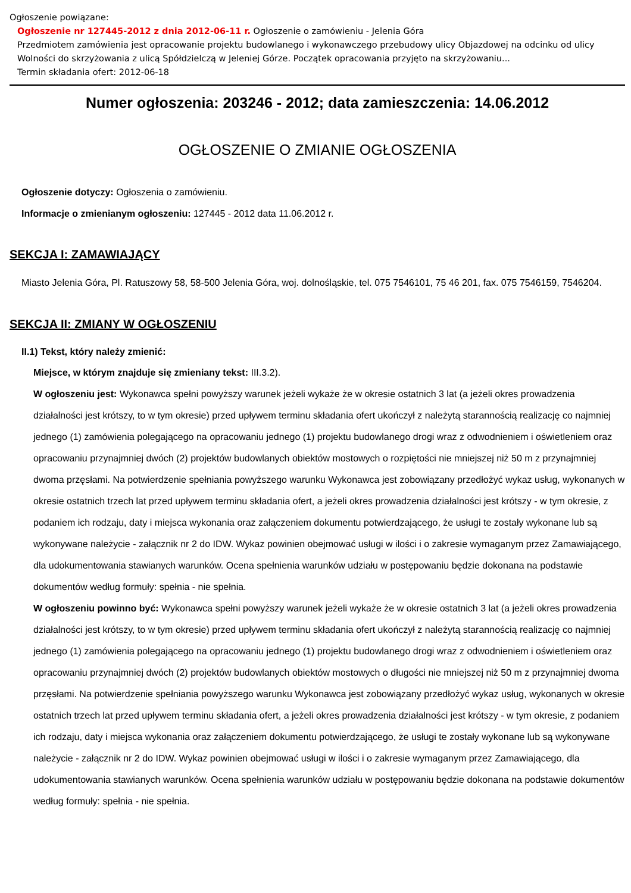Ogłoszenie powiązane:
Ogłoszenie nr 127445-2012 z dnia 2012-06-11 r. Ogłoszenie o zamówieniu - Jelenia Góra
Przedmiotem zamówienia jest opracowanie projektu budowlanego i wykonawczego przebudowy ulicy Objazdowej na odcinku od ulicy Wolności do skrzyżowania z ulicą Spółdzielczą w Jeleniej Górze. Początek opracowania przyjęto na skrzyżowaniu...
Termin składania ofert: 2012-06-18
Numer ogłoszenia: 203246 - 2012; data zamieszczenia: 14.06.2012
OGŁOSZENIE O ZMIANIE OGŁOSZENIA
Ogłoszenie dotyczy: Ogłoszenia o zamówieniu.
Informacje o zmienianym ogłoszeniu: 127445 - 2012 data 11.06.2012 r.
SEKCJA I: ZAMAWIAJĄCY
Miasto Jelenia Góra, Pl. Ratuszowy 58, 58-500 Jelenia Góra, woj. dolnośląskie, tel. 075 7546101, 75 46 201, fax. 075 7546159, 7546204.
SEKCJA II: ZMIANY W OGŁOSZENIU
II.1) Tekst, który należy zmienić:
Miejsce, w którym znajduje się zmieniany tekst: III.3.2).
W ogłoszeniu jest: Wykonawca spełni powyższy warunek jeżeli wykaże że w okresie ostatnich 3 lat (a jeżeli okres prowadzenia działalności jest krótszy, to w tym okresie) przed upływem terminu składania ofert ukończył z należytą starannością realizację co najmniej jednego (1) zamówienia polegającego na opracowaniu jednego (1) projektu budowlanego drogi wraz z odwodnieniem i oświetleniem oraz opracowaniu przynajmniej dwóch (2) projektów budowlanych obiektów mostowych o rozpiętości nie mniejszej niż 50 m z przynajmniej dwoma przęsłami. Na potwierdzenie spełniania powyższego warunku Wykonawca jest zobowiązany przedłożyć wykaz usług, wykonanych w okresie ostatnich trzech lat przed upływem terminu składania ofert, a jeżeli okres prowadzenia działalności jest krótszy - w tym okresie, z podaniem ich rodzaju, daty i miejsca wykonania oraz załączeniem dokumentu potwierdzającego, że usługi te zostały wykonane lub są wykonywane należycie - załącznik nr 2 do IDW. Wykaz powinien obejmować usługi w ilości i o zakresie wymaganym przez Zamawiającego, dla udokumentowania stawianych warunków. Ocena spełnienia warunków udziału w postępowaniu będzie dokonana na podstawie dokumentów według formuły: spełnia - nie spełnia.
W ogłoszeniu powinno być: Wykonawca spełni powyższy warunek jeżeli wykaże że w okresie ostatnich 3 lat (a jeżeli okres prowadzenia działalności jest krótszy, to w tym okresie) przed upływem terminu składania ofert ukończył z należytą starannością realizację co najmniej jednego (1) zamówienia polegającego na opracowaniu jednego (1) projektu budowlanego drogi wraz z odwodnieniem i oświetleniem oraz opracowaniu przynajmniej dwóch (2) projektów budowlanych obiektów mostowych o długości nie mniejszej niż 50 m z przynajmniej dwoma przęsłami. Na potwierdzenie spełniania powyższego warunku Wykonawca jest zobowiązany przedłożyć wykaz usług, wykonanych w okresie ostatnich trzech lat przed upływem terminu składania ofert, a jeżeli okres prowadzenia działalności jest krótszy - w tym okresie, z podaniem ich rodzaju, daty i miejsca wykonania oraz załączeniem dokumentu potwierdzającego, że usługi te zostały wykonane lub są wykonywane należycie - załącznik nr 2 do IDW. Wykaz powinien obejmować usługi w ilości i o zakresie wymaganym przez Zamawiającego, dla udokumentowania stawianych warunków. Ocena spełnienia warunków udziału w postępowaniu będzie dokonana na podstawie dokumentów według formuły: spełnia - nie spełnia.